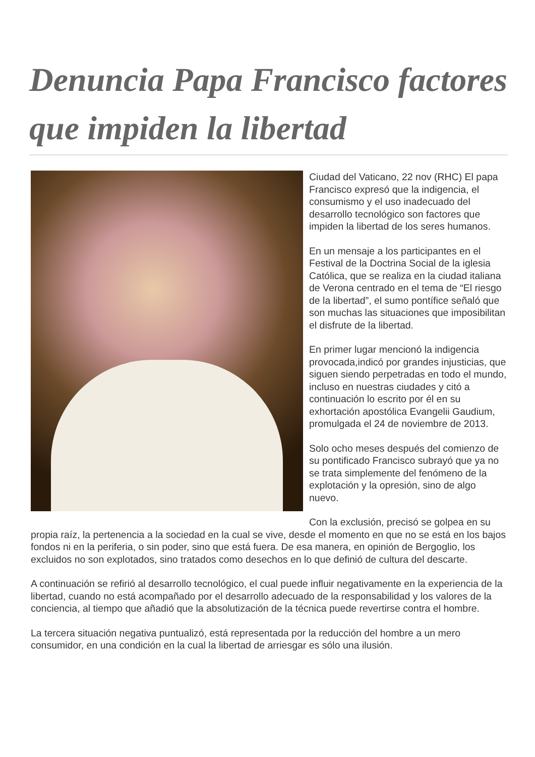Denuncia Papa Francisco factores que impiden la libertad
Ciudad del Vaticano, 22 nov (RHC) El papa Francisco expresó que la indigencia, el consumismo y el uso inadecuado del desarrollo tecnológico son factores que impiden la libertad de los seres humanos.
En un mensaje a los participantes en el Festival de la Doctrina Social de la iglesia Católica, que se realiza en la ciudad italiana de Verona centrado en el tema de “El riesgo de la libertad”, el sumo pontífice señaló que son muchas las situaciones que imposibilitan el disfrute de la libertad.
En primer lugar mencionó la indigencia provocada,indicó por grandes injusticias, que siguen siendo perpetradas en todo el mundo, incluso en nuestras ciudades y citó a continuación lo escrito por él en su exhortación apostólica Evangelii Gaudium, promulgada el 24 de noviembre de 2013.
Solo ocho meses después del comienzo de su pontificado Francisco subrayó que ya no se trata simplemente del fenómeno de la explotación y la opresión, sino de algo nuevo.
Con la exclusión, precisó se golpea en su propia raíz, la pertenencia a la sociedad en la cual se vive, desde el momento en que no se está en los bajos fondos ni en la periferia, o sin poder, sino que está fuera. De esa manera, en opinión de Bergoglio, los excluidos no son explotados, sino tratados como desechos en lo que definió de cultura del descarte.
A continuación se refirió al desarrollo tecnológico, el cual puede influir negativamente en la experiencia de la libertad, cuando no está acompañado por el desarrollo adecuado de la responsabilidad y los valores de la conciencia, al tiempo que añadió que la absolutización de la técnica puede revertirse contra el hombre.
La tercera situación negativa puntualizó, está representada por la reducción del hombre a un mero consumidor, en una condición en la cual la libertad de arriesgar es sólo una ilusión.